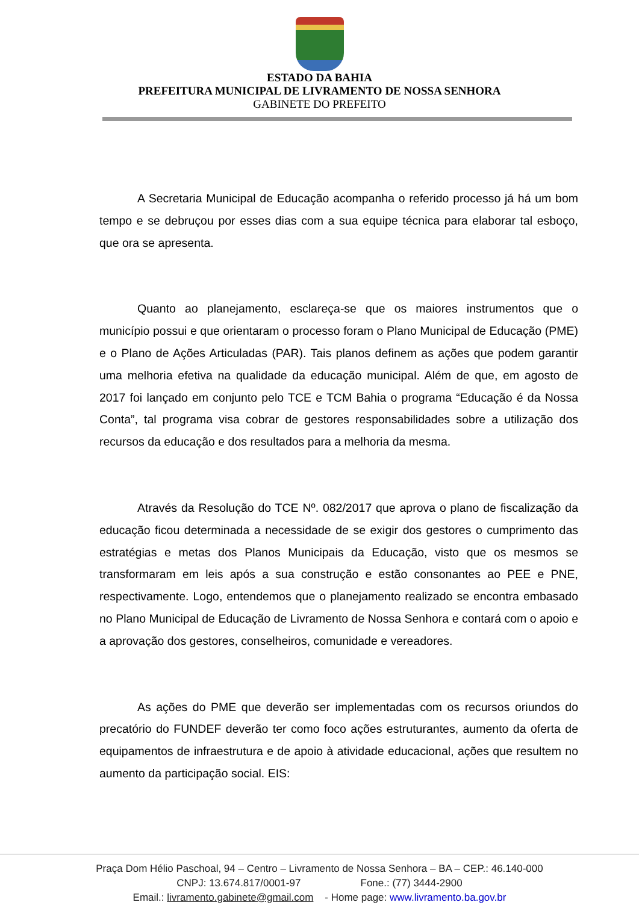ESTADO DA BAHIA
PREFEITURA MUNICIPAL DE LIVRAMENTO DE NOSSA SENHORA
GABINETE DO PREFEITO
A Secretaria Municipal de Educação acompanha o referido processo já há um bom tempo e se debruçou por esses dias com a sua equipe técnica para elaborar tal esboço, que ora se apresenta.
Quanto ao planejamento, esclareça-se que os maiores instrumentos que o município possui e que orientaram o processo foram o Plano Municipal de Educação (PME) e o Plano de Ações Articuladas (PAR). Tais planos definem as ações que podem garantir uma melhoria efetiva na qualidade da educação municipal. Além de que, em agosto de 2017 foi lançado em conjunto pelo TCE e TCM Bahia o programa “Educação é da Nossa Conta”, tal programa visa cobrar de gestores responsabilidades sobre a utilização dos recursos da educação e dos resultados para a melhoria da mesma.
Através da Resolução do TCE Nº. 082/2017 que aprova o plano de fiscalização da educação ficou determinada a necessidade de se exigir dos gestores o cumprimento das estratégias e metas dos Planos Municipais da Educação, visto que os mesmos se transformaram em leis após a sua construção e estão consonantes ao PEE e PNE, respectivamente. Logo, entendemos que o planejamento realizado se encontra embasado no Plano Municipal de Educação de Livramento de Nossa Senhora e contará com o apoio e a aprovação dos gestores, conselheiros, comunidade e vereadores.
As ações do PME que deverão ser implementadas com os recursos oriundos do precatório do FUNDEF deverão ter como foco ações estruturantes, aumento da oferta de equipamentos de infraestrutura e de apoio à atividade educacional, ações que resultem no aumento da participação social. EIS:
Praça Dom Hélio Paschoal, 94 – Centro – Livramento de Nossa Senhora – BA – CEP.: 46.140-000
CNPJ: 13.674.817/0001-97 Fone.: (77) 3444-2900
Email.: livramento.gabinete@gmail.com - Home page: www.livramento.ba.gov.br